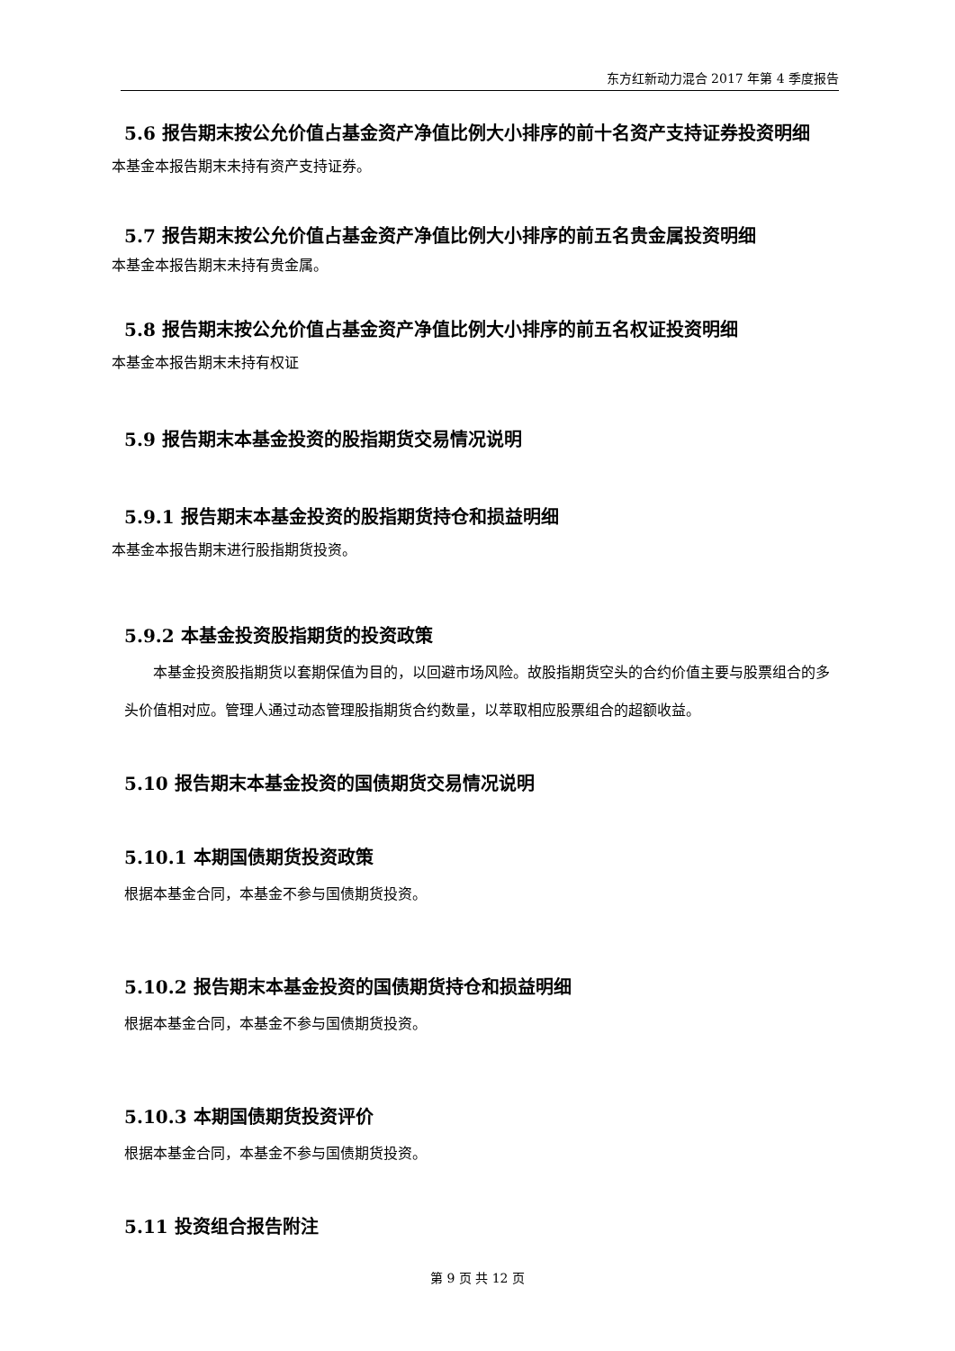东方红新动力混合 2017 年第 4 季度报告
5.6 报告期末按公允价值占基金资产净值比例大小排序的前十名资产支持证券投资明细
本基金本报告期末未持有资产支持证券。
5.7 报告期末按公允价值占基金资产净值比例大小排序的前五名贵金属投资明细
本基金本报告期末未持有贵金属。
5.8 报告期末按公允价值占基金资产净值比例大小排序的前五名权证投资明细
本基金本报告期末未持有权证
5.9 报告期末本基金投资的股指期货交易情况说明
5.9.1 报告期末本基金投资的股指期货持仓和损益明细
本基金本报告期末进行股指期货投资。
5.9.2 本基金投资股指期货的投资政策
本基金投资股指期货以套期保值为目的，以回避市场风险。故股指期货空头的合约价值主要与股票组合的多头价值相对应。管理人通过动态管理股指期货合约数量，以萃取相应股票组合的超额收益。
5.10 报告期末本基金投资的国债期货交易情况说明
5.10.1 本期国债期货投资政策
根据本基金合同，本基金不参与国债期货投资。
5.10.2 报告期末本基金投资的国债期货持仓和损益明细
根据本基金合同，本基金不参与国债期货投资。
5.10.3 本期国债期货投资评价
根据本基金合同，本基金不参与国债期货投资。
5.11 投资组合报告附注
第 9 页 共 12 页